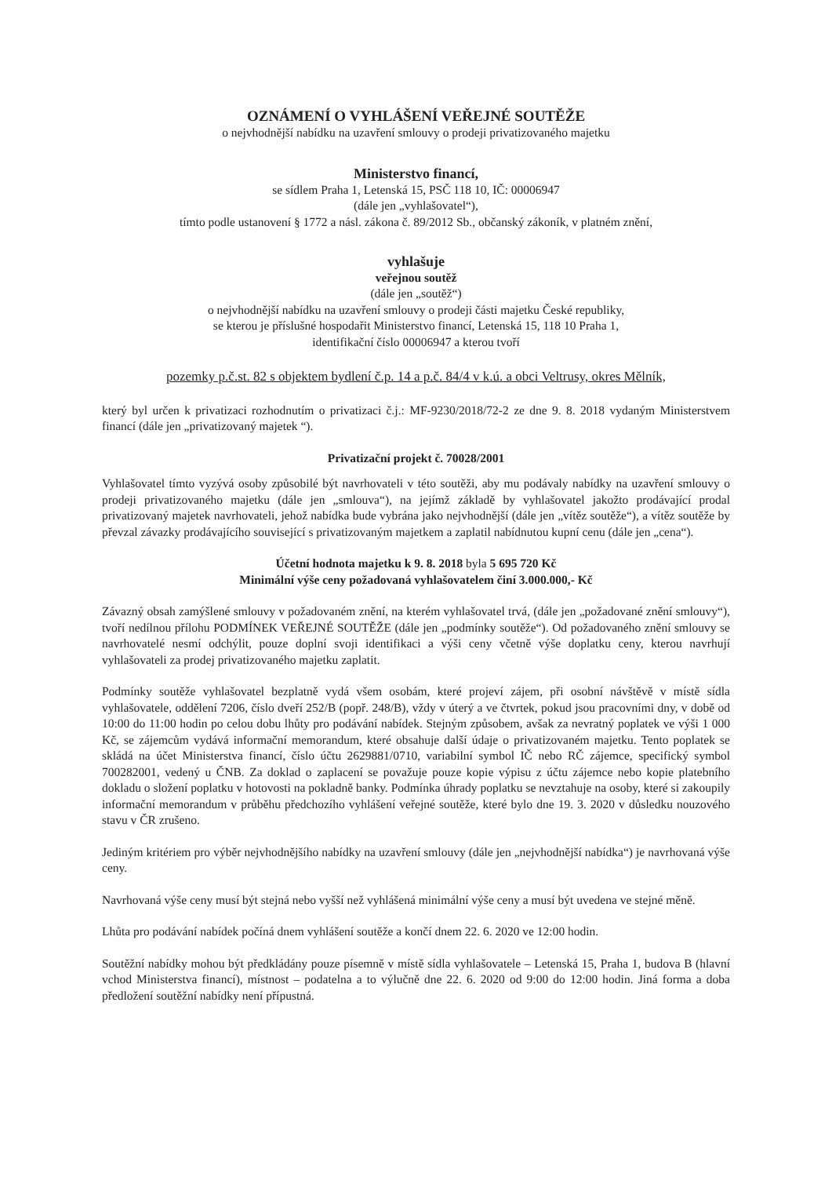OZNÁMENÍ O VYHLÁŠENÍ VEŘEJNÉ SOUTĚŽE
o nejvhodnější nabídku na uzavření smlouvy o prodeji privatizovaného majetku
Ministerstvo financí,
se sídlem Praha 1, Letenská 15, PSČ 118 10, IČ: 00006947
(dále jen „vyhlašovatel“),
tímto podle ustanovení § 1772 a násl. zákona č. 89/2012 Sb., občanský zákoník, v platném znění,
vyhlašuje
veřejnou soutěž
(dále jen „soutěž“)
o nejvhodnější nabídku na uzavření smlouvy o prodeji části majetku České republiky,
se kterou je příslušné hospodařit Ministerstvo financí, Letenská 15, 118 10 Praha 1,
identifikační číslo 00006947 a kterou tvoří
pozemky p.č.st. 82 s objektem bydlení č.p. 14 a p.č. 84/4 v k.ú. a obci Veltrusy, okres Mělník,
který byl určen k privatizaci rozhodnutím o privatizaci č.j.: MF-9230/2018/72-2 ze dne 9. 8. 2018 vydaným Ministerstvem financí (dále jen „privatizovaný majetek “).
Privatizační projekt č. 70028/2001
Vyhlašovatel tímto vyzývá osoby způsobilé být navrhovateli v této soutěži, aby mu podávaly nabídky na uzavření smlouvy o prodeji privatizovaného majetku (dále jen „smlouva“), na jejímž základě by vyhlašovatel jakožto prodávající prodal privatizovaný majetek navrhovateli, jehož nabídka bude vybrána jako nejvhodnější (dále jen „vítěz soutěže“), a vítěz soutěže by převzal závazky prodávajícího související s privatizovaným majetkem a zaplatil nabídnutou kupní cenu (dále jen „cena“).
Účetní hodnota majetku k 9. 8. 2018 byla 5 695 720 Kč
Minimální výše ceny požadovaná vyhlašovatelem činí 3.000.000,- Kč
Závazný obsah zamýšlené smlouvy v požadovaném znění, na kterém vyhlašovatel trvá, (dále jen „požadované znění smlouvy“), tvoří nedílnou přílohu PODMÍNEK VEŘEJNÉ SOUTĚŽE (dále jen „podmínky soutěže“). Od požadovaného znění smlouvy se navrhovatelé nesmí odchýlit, pouze doplní svoji identifikaci a výši ceny včetně výše doplatku ceny, kterou navrhují vyhlašovateli za prodej privatizovaného majetku zaplatit.
Podmínky soutěže vyhlašovatel bezplatně vydá všem osobám, které projeví zájem, při osobní návštěvě v místě sídla vyhlašovatele, oddělení 7206, číslo dveří 252/B (popř. 248/B), vždy v úterý a ve čtvrtek, pokud jsou pracovními dny, v době od 10:00 do 11:00 hodin po celou dobu lhůty pro podávání nabídek. Stejným způsobem, avšak za nevratný poplatek ve výši 1 000 Kč, se zájemcům vydává informační memorandum, které obsahuje další údaje o privatizovaném majetku. Tento poplatek se skládá na účet Ministerstva financí, číslo účtu 2629881/0710, variabilní symbol IČ nebo RČ zájemce, specifický symbol 700282001, vedený u ČNB. Za doklad o zaplacení se považuje pouze kopie výpisu z účtu zájemce nebo kopie platebního dokladu o složení poplatku v hotovosti na pokladně banky. Podmínka úhrady poplatku se nevztahuje na osoby, které si zakoupily informační memorandum v průběhu předchozího vyhlášení veřejné soutěže, které bylo dne 19. 3. 2020 v důsledku nouzového stavu v ČR zrušeno.
Jediným kritériem pro výběr nejvhodnějšího nabídky na uzavření smlouvy (dále jen „nejvhodnější nabídka“) je navrhovaná výše ceny.
Navrhovaná výše ceny musí být stejná nebo vyšší než vyhlášená minimální výše ceny a musí být uvedena ve stejné měně.
Lhůta pro podávání nabídek počíná dnem vyhlášení soutěže a končí dnem 22. 6. 2020 ve 12:00 hodin.
Soutěžní nabídky mohou být předkládány pouze písemně v místě sídla vyhlašovatele – Letenská 15, Praha 1, budova B (hlavní vchod Ministerstva financí), místnost – podatelna a to výlučně dne 22. 6. 2020 od 9:00 do 12:00 hodin. Jiná forma a doba předložení soutěžní nabídky není přípustná.